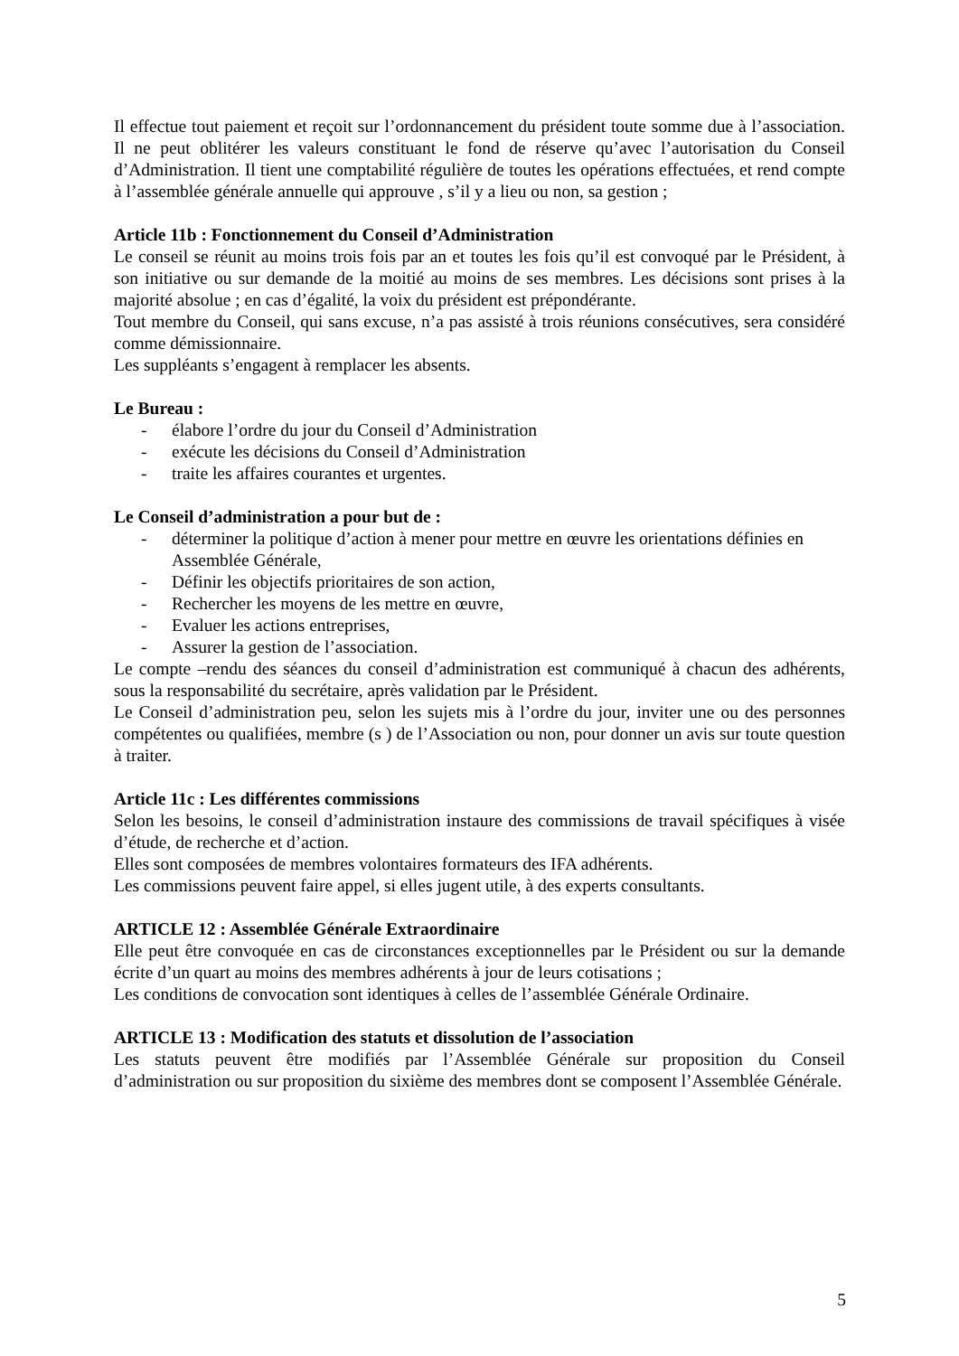Il effectue tout paiement et reçoit sur l’ordonnancement du président toute somme due à l’association. Il ne peut oblitérer les valeurs constituant le fond de réserve qu’avec l’autorisation du Conseil d’Administration. Il tient une comptabilité régulière de toutes les opérations effectuées, et rend compte à l’assemblée générale annuelle qui approuve , s’il y a lieu ou non, sa gestion ;
Article 11b : Fonctionnement du Conseil d’Administration
Le conseil se réunit au moins trois fois par an et toutes les fois qu’il est convoqué par le Président, à son initiative ou sur demande de la moitié au moins de ses membres. Les décisions sont prises à la majorité absolue ; en cas d’égalité, la voix du président est prépondérante.
Tout membre du Conseil, qui sans excuse, n’a pas assisté à trois réunions consécutives, sera considéré comme démissionnaire.
Les suppléants s’engagent à remplacer les absents.
Le Bureau :
- élabore l’ordre du jour du Conseil d’Administration
- exécute les décisions du Conseil d’Administration
- traite les affaires courantes et urgentes.
Le Conseil d’administration a pour but de :
- déterminer la politique d’action à mener pour mettre en œuvre les orientations définies en Assemblée Générale,
- Définir les objectifs prioritaires de son action,
- Rechercher les moyens de les mettre en œuvre,
- Evaluer les actions entreprises,
- Assurer la gestion de l’association.
Le compte –rendu des séances du conseil d’administration est communiqué à chacun des adhérents, sous la responsabilité du secrétaire, après validation par le Président.
Le Conseil d’administration peu, selon les sujets mis à l’ordre du jour, inviter une ou des personnes compétentes ou qualifiées, membre (s ) de l’Association ou non, pour donner un avis sur toute question à traiter.
Article 11c : Les différentes commissions
Selon les besoins, le conseil d’administration instaure des commissions de travail spécifiques à visée d’étude, de recherche et d’action.
Elles sont composées de membres volontaires formateurs des IFA adhérents.
Les commissions peuvent faire appel, si elles jugent utile, à des experts consultants.
ARTICLE 12 : Assemblée Générale Extraordinaire
Elle peut être convoquée en cas de circonstances exceptionnelles par le Président ou sur la demande écrite d’un quart au moins des membres adhérents à jour de leurs cotisations ;
Les conditions de convocation sont identiques à celles de l’assemblée Générale Ordinaire.
ARTICLE 13 : Modification des statuts et dissolution de l’association
Les statuts peuvent être modifiés par l’Assemblée Générale sur proposition du Conseil d’administration ou sur proposition du sixième des membres dont se composent l’Assemblée Générale.
5